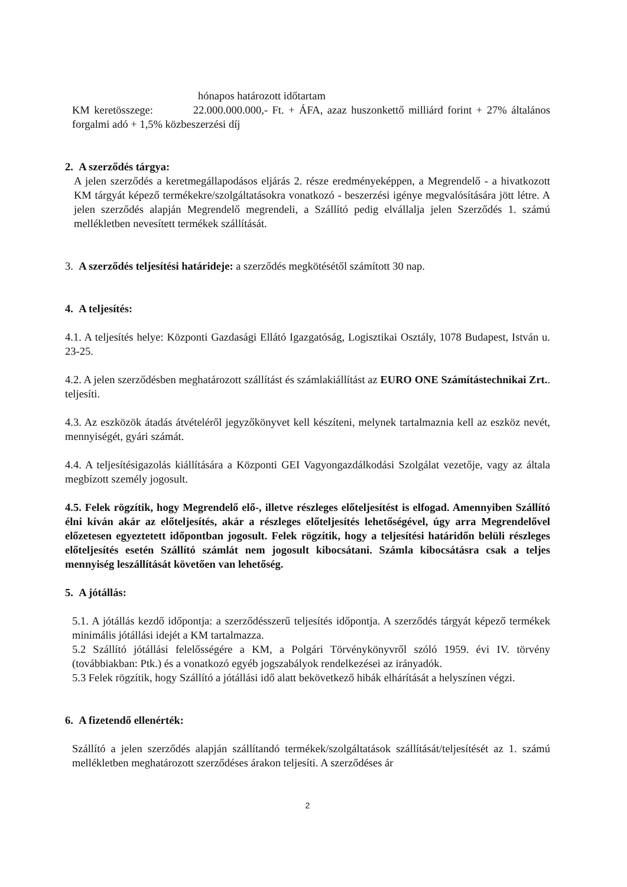hónapos határozott időtartam
KM keretösszege: 22.000.000.000,- Ft. + ÁFA, azaz huszonkettő milliárd forint + 27% általános forgalmi adó + 1,5% közbeszerzési díj
2. A szerződés tárgya:
A jelen szerződés a keretmegállapodásos eljárás 2. része eredményeképpen, a Megrendelő - a hivatkozott KM tárgyát képező termékekre/szolgáltatásokra vonatkozó - beszerzési igénye megvalósítására jött létre. A jelen szerződés alapján Megrendelő megrendeli, a Szállító pedig elvállalja jelen Szerződés 1. számú mellékletben nevesített termékek szállítását.
3. A szerződés teljesítési határideje: a szerződés megkötésétől számított 30 nap.
4. A teljesítés:
4.1. A teljesítés helye: Központi Gazdasági Ellátó Igazgatóság, Logisztikai Osztály, 1078 Budapest, István u. 23-25.
4.2. A jelen szerződésben meghatározott szállítást és számlakiállítást az EURO ONE Számítástechnikai Zrt.. teljesíti.
4.3. Az eszközök átadás átvételéről jegyzőkönyvet kell készíteni, melynek tartalmaznia kell az eszköz nevét, mennyiségét, gyári számát.
4.4. A teljesítésigazolás kiállítására a Központi GEI Vagyongazdálkodási Szolgálat vezetője, vagy az általa megbízott személy jogosult.
4.5. Felek rögzítik, hogy Megrendelő elő-, illetve részleges előteljesítést is elfogad. Amennyiben Szállító élni kíván akár az előteljesítés, akár a részleges előteljesítés lehetőségével, úgy arra Megrendelővel előzetesen egyeztetett időpontban jogosult. Felek rögzítik, hogy a teljesítési határidőn belüli részleges előteljesítés esetén Szállító számlát nem jogosult kibocsátani. Számla kibocsátásra csak a teljes mennyiség leszállítását követően van lehetőség.
5. A jótállás:
5.1. A jótállás kezdő időpontja: a szerződésszerű teljesítés időpontja. A szerződés tárgyát képező termékek minimális jótállási idejét a KM tartalmazza.
5.2 Szállító jótállási felelősségére a KM, a Polgári Törvénykönyvről szóló 1959. évi IV. törvény (továbbiakban: Ptk.) és a vonatkozó egyéb jogszabályok rendelkezései az irányadók.
5.3 Felek rögzítik, hogy Szállító a jótállási idő alatt bekövetkező hibák elhárítását a helyszínen végzi.
6. A fizetendő ellenérték:
Szállító a jelen szerződés alapján szállítandó termékek/szolgáltatások szállítását/teljesítését az 1. számú mellékletben meghatározott szerződéses árakon teljesíti. A szerződéses ár
2